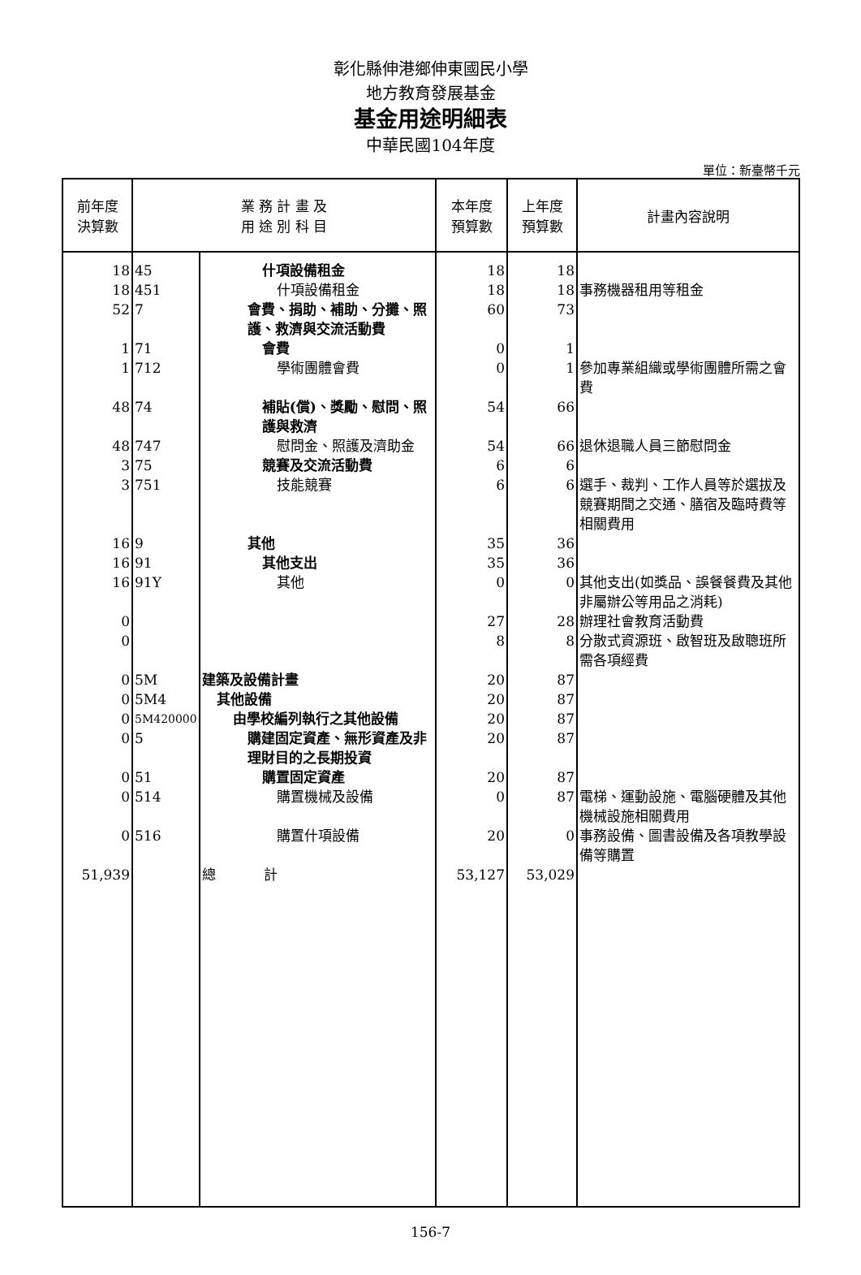彰化縣伸港鄉伸東國民小學
地方教育發展基金
基金用途明細表
中華民國104年度
單位：新臺幣千元
| 前年度 決算數 | 業 務 計 畫 及 用 途 別 科 目 | | 本年度 預算數 | 上年度 預算數 | 計畫內容說明 |
| --- | --- | --- | --- | --- | --- |
| 18 | 45 | 什項設備租金 | 18 | 18 | |
| 18 | 451 | 什項設備租金 | 18 | 18 | 事務機器租用等租金 |
| 52 | 7 | 會費、捐助、補助、分攤、照護、救濟與交流活動費 | 60 | 73 | |
| 1 | 71 | 會費 | 0 | 1 | |
| 1 | 712 | 學術團體會費 | 0 | 1 | 參加專業組織或學術團體所需之會費 |
| 48 | 74 | 補貼(償)、獎勵、慰問、照護與救濟 | 54 | 66 | |
| 48 | 747 | 慰問金、照護及濟助金 | 54 | 66 | 退休退職人員三節慰問金 |
| 3 | 75 | 競賽及交流活動費 | 6 | 6 | |
| 3 | 751 | 技能競賽 | 6 | 6 | 選手、裁判、工作人員等於選拔及競賽期間之交通、膳宿及臨時費等相關費用 |
| 16 | 9 | 其他 | 35 | 36 | |
| 16 | 91 | 其他支出 | 35 | 36 | |
| 16 | 91Y | 其他 | 0 | 0 | 其他支出(如獎品、誤餐餐費及其他非屬辦公等用品之消耗) |
| 0 | | | 27 | 28 | 辦理社會教育活動費 |
| 0 | | | 8 | 8 | 分散式資源班、啟智班及啟聰班所需各項經費 |
| 0 | 5M | 建築及設備計畫 | 20 | 87 | |
| 0 | 5M4 | 其他設備 | 20 | 87 | |
| 0 | 5M420000 | 由學校編列執行之其他設備 | 20 | 87 | |
| 0 | 5 | 購建固定資產、無形資產及非理財目的之長期投資 | 20 | 87 | |
| 0 | 51 | 購置固定資產 | 20 | 87 | |
| 0 | 514 | 購置機械及設備 | 0 | 87 | 電梯、運動設施、電腦硬體及其他機械設施相關費用 |
| 0 | 516 | 購置什項設備 | 20 | 0 | 事務設備、圖書設備及各項教學設備等購置 |
| 51,939 | | 總 計 | 53,127 | 53,029 | |
156-7